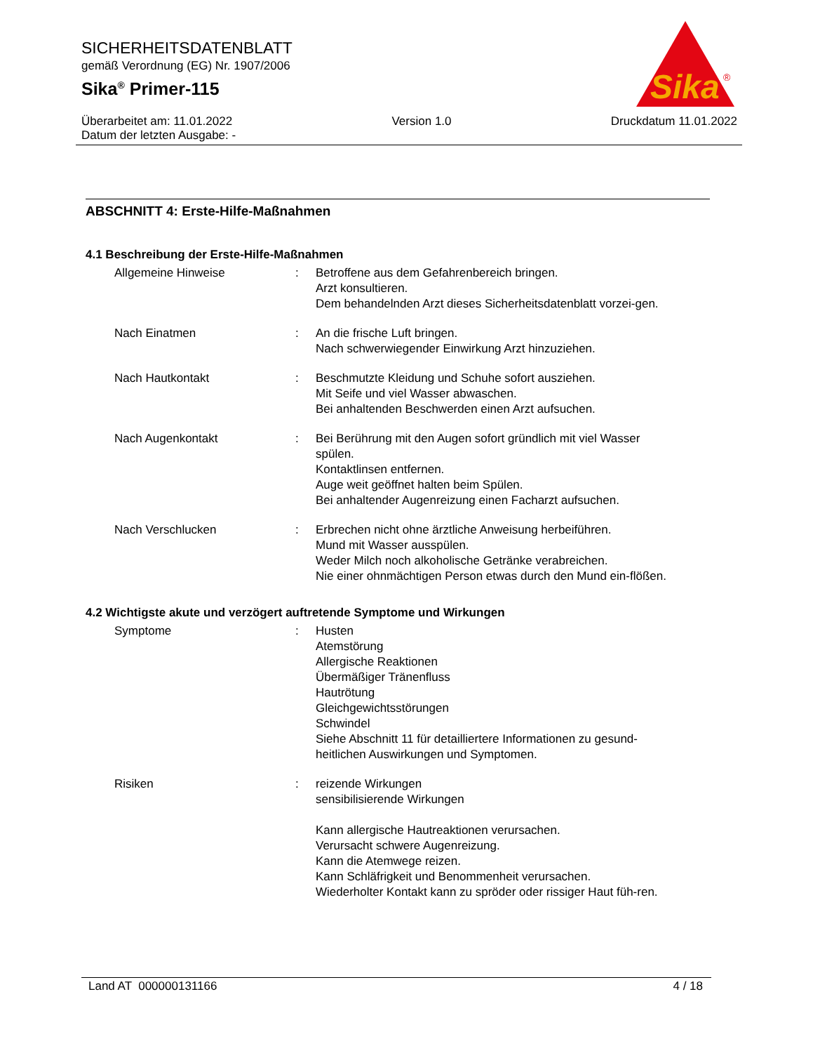SICHERHEITSDATENBLATT
gemäß Verordnung (EG) Nr. 1907/2006
Sika<sup>®</sup> Primer-115
Sika
®
Überarbeitet am: 11.01.2022 Version 1.0 Druckdatum 11.01.2022
Datum der letzten Ausgabe: -
ABSCHNITT 4: Erste-Hilfe-Maßnahmen
4.1 Beschreibung der Erste-Hilfe-Maßnahmen
Allgemeine Hinweise : Betroffene aus dem Gefahrenbereich bringen.
Arzt konsultieren.
Dem behandelnden Arzt dieses Sicherheitsdatenblatt vorzei-gen.
Nach Einatmen : An die frische Luft bringen.
Nach schwerwiegender Einwirkung Arzt hinzuziehen.
Nach Hautkontakt : Beschmutzte Kleidung und Schuhe sofort ausziehen.
Mit Seife und viel Wasser abwaschen.
Bei anhaltenden Beschwerden einen Arzt aufsuchen.
Nach Augenkontakt : Bei Berührung mit den Augen sofort gründlich mit viel Wasser spülen.
Kontaktlinsen entfernen.
Auge weit geöffnet halten beim Spülen.
Bei anhaltender Augenreizung einen Facharzt aufsuchen.
Nach Verschlucken : Erbrechen nicht ohne ärztliche Anweisung herbeiführen.
Mund mit Wasser ausspülen.
Weder Milch noch alkoholische Getränke verabreichen.
Nie einer ohnmächtigen Person etwas durch den Mund ein-flößen.
4.2 Wichtigste akute und verzögert auftretende Symptome und Wirkungen
Symptome : Husten
Atemstörung
Allergische Reaktionen
Übermäßiger Tränenfluss
Hautrötung
Gleichgewichtsstörungen
Schwindel
Siehe Abschnitt 11 für detailliertere Informationen zu gesund-heitlichen Auswirkungen und Symptomen.
Risiken : reizende Wirkungen
sensibilisierende Wirkungen
Kann allergische Hautreaktionen verursachen.
Verursacht schwere Augenreizung.
Kann die Atemwege reizen.
Kann Schläfrigkeit und Benommenheit verursachen.
Wiederholter Kontakt kann zu spröder oder rissiger Haut füh-ren.
Land AT 000000131166 4 / 18